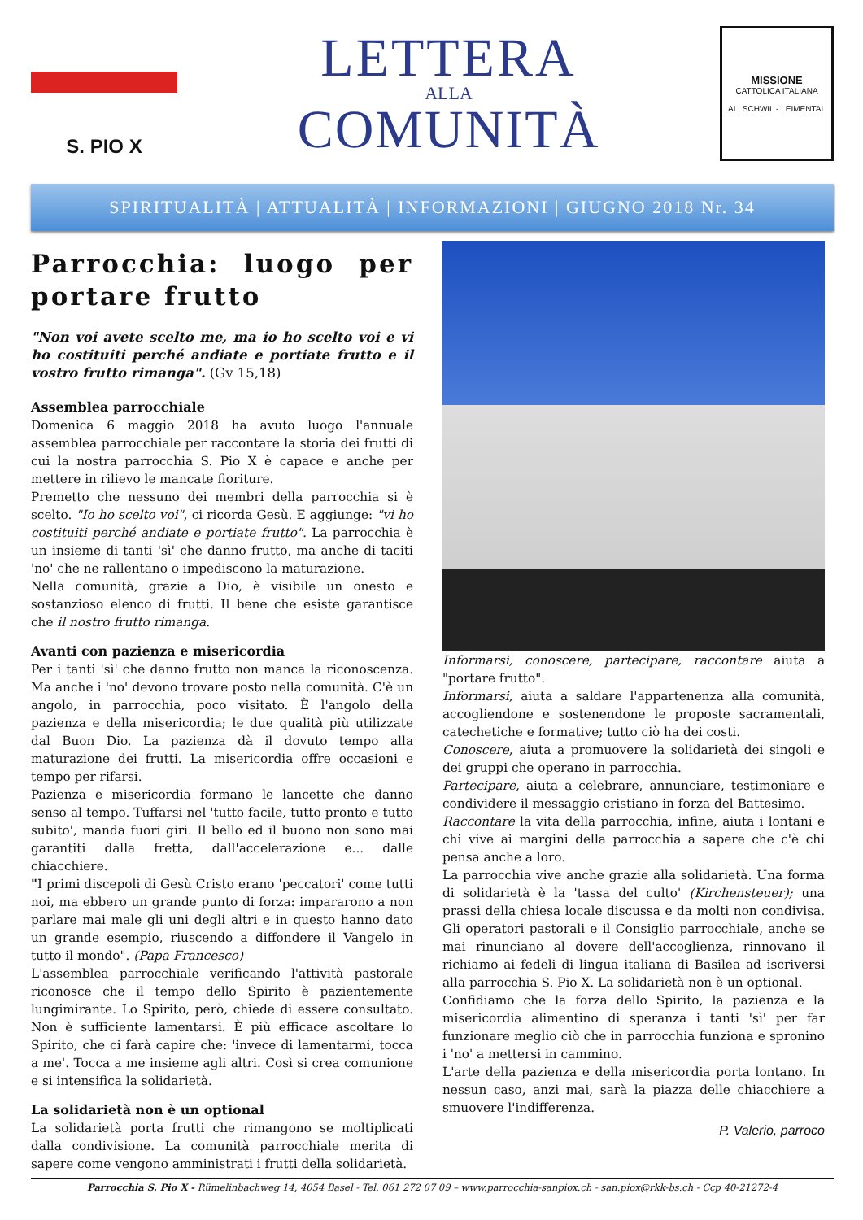S. PIO X
LETTERA
ALLA
COMUNITÀ
MISSIONE
CATTOLICA ITALIANA
ALLSCHWIL - LEIMENTAL
SPIRITUALITÀ | ATTUALITÀ | INFORMAZIONI | GIUGNO 2018 Nr. 34
Parrocchia: luogo per portare frutto
"Non voi avete scelto me, ma io ho scelto voi e vi ho costituiti perché andiate e portiate frutto e il vostro frutto rimanga". (Gv 15,18)
Assemblea parrocchiale
Domenica 6 maggio 2018 ha avuto luogo l'annuale assemblea parrocchiale per raccontare la storia dei frutti di cui la nostra parrocchia S. Pio X è capace e anche per mettere in rilievo le mancate fioriture.
Premetto che nessuno dei membri della parrocchia si è scelto. "Io ho scelto voi", ci ricorda Gesù. E aggiunge: "vi ho costituiti perché andiate e portiate frutto". La parrocchia è un insieme di tanti 'sì' che danno frutto, ma anche di taciti 'no' che ne rallentano o impediscono la maturazione.
Nella comunità, grazie a Dio, è visibile un onesto e sostanzioso elenco di frutti. Il bene che esiste garantisce che il nostro frutto rimanga.
Avanti con pazienza e misericordia
Per i tanti 'sì' che danno frutto non manca la riconoscenza. Ma anche i 'no' devono trovare posto nella comunità. C'è un angolo, in parrocchia, poco visitato. È l'angolo della pazienza e della misericordia; le due qualità più utilizzate dal Buon Dio. La pazienza dà il dovuto tempo alla maturazione dei frutti. La misericordia offre occasioni e tempo per rifarsi.
Pazienza e misericordia formano le lancette che danno senso al tempo. Tuffarsi nel 'tutto facile, tutto pronto e tutto subito', manda fuori giri. Il bello ed il buono non sono mai garantiti dalla fretta, dall'accelerazione e... dalle chiacchiere.
"I primi discepoli di Gesù Cristo erano 'peccatori' come tutti noi, ma ebbero un grande punto di forza: impararono a non parlare mai male gli uni degli altri e in questo hanno dato un grande esempio, riuscendo a diffondere il Vangelo in tutto il mondo". (Papa Francesco)
L'assemblea parrocchiale verificando l'attività pastorale riconosce che il tempo dello Spirito è pazientemente lungimirante. Lo Spirito, però, chiede di essere consultato. Non è sufficiente lamentarsi. È più efficace ascoltare lo Spirito, che ci farà capire che: 'invece di lamentarmi, tocca a me'. Tocca a me insieme agli altri. Così si crea comunione e si intensifica la solidarietà.
La solidarietà non è un optional
La solidarietà porta frutti che rimangono se moltiplicati dalla condivisione. La comunità parrocchiale merita di sapere come vengono amministrati i frutti della solidarietà.
Informarsi, conoscere, partecipare, raccontare aiuta a "portare frutto".
Informarsi, aiuta a saldare l'appartenenza alla comunità, accogliendone e sostenendone le proposte sacramentali, catechetiche e formative; tutto ciò ha dei costi.
Conoscere, aiuta a promuovere la solidarietà dei singoli e dei gruppi che operano in parrocchia.
Partecipare, aiuta a celebrare, annunciare, testimoniare e condividere il messaggio cristiano in forza del Battesimo.
Raccontare la vita della parrocchia, infine, aiuta i lontani e chi vive ai margini della parrocchia a sapere che c'è chi pensa anche a loro.
La parrocchia vive anche grazie alla solidarietà. Una forma di solidarietà è la 'tassa del culto' (Kirchensteuer); una prassi della chiesa locale discussa e da molti non condivisa. Gli operatori pastorali e il Consiglio parrocchiale, anche se mai rinunciano al dovere dell'accoglienza, rinnovano il richiamo ai fedeli di lingua italiana di Basilea ad iscriversi alla parrocchia S. Pio X. La solidarietà non è un optional.
Confidiamo che la forza dello Spirito, la pazienza e la misericordia alimentino di speranza i tanti 'sì' per far funzionare meglio ciò che in parrocchia funziona e spronino i 'no' a mettersi in cammino.
L'arte della pazienza e della misericordia porta lontano. In nessun caso, anzi mai, sarà la piazza delle chiacchiere a smuovere l'indifferenza.
P. Valerio, parroco
Parrocchia S. Pio X - Rümelinbachweg 14, 4054 Basel - Tel. 061 272 07 09 – www.parrocchia-sanpiox.ch - san.piox@rkk-bs.ch - Ccp 40-21272-4